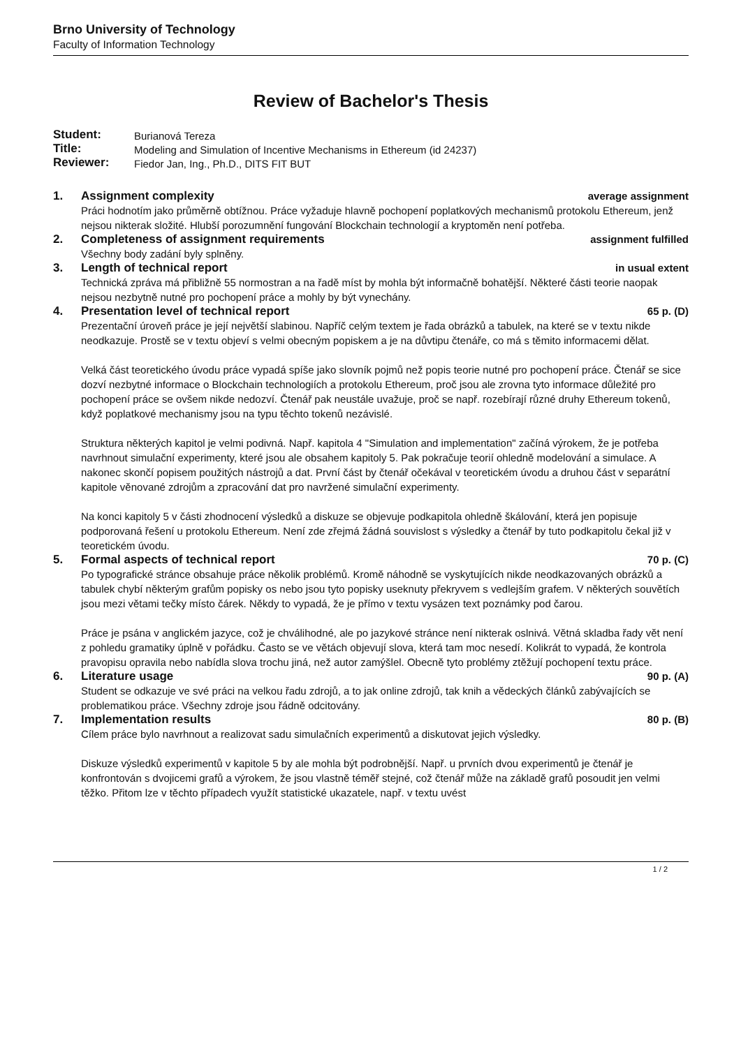Brno University of Technology
Faculty of Information Technology
Review of Bachelor's Thesis
| Student: | Burianová Tereza |
| Title: | Modeling and Simulation of Incentive Mechanisms in Ethereum (id 24237) |
| Reviewer: | Fiedor Jan, Ing., Ph.D., DITS FIT BUT |
1. Assignment complexity average assignment
Práci hodnotím jako průměrně obtížnou. Práce vyžaduje hlavně pochopení poplatkových mechanismů protokolu Ethereum, jenž nejsou nikterak složité. Hlubší porozumnění fungování Blockchain technologií a kryptoměn není potřeba.
2. Completeness of assignment requirements assignment fulfilled
Všechny body zadání byly splněny.
3. Length of technical report in usual extent
Technická zpráva má přibližně 55 normostran a na řadě míst by mohla být informačně bohatější. Některé části teorie naopak nejsou nezbytně nutné pro pochopení práce a mohly by být vynechány.
4. Presentation level of technical report 65 p. (D)
Prezentační úroveň práce je její největší slabinou. Napříč celým textem je řada obrázků a tabulek, na které se v textu nikde neodkazuje. Prostě se v textu objeví s velmi obecným popiskem a je na důvtipu čtenáře, co má s těmito informacemi dělat.
Velká část teoretického úvodu práce vypadá spíše jako slovník pojmů než popis teorie nutné pro pochopení práce. Čtenář se sice dozví nezbytné informace o Blockchain technologiích a protokolu Ethereum, proč jsou ale zrovna tyto informace důležité pro pochopení práce se ovšem nikde nedozví. Čtenář pak neustále uvažuje, proč se např. rozebírají různé druhy Ethereum tokenů, když poplatkové mechanismy jsou na typu těchto tokenů nezávislé.
Struktura některých kapitol je velmi podivná. Např. kapitola 4 "Simulation and implementation" začíná výrokem, že je potřeba navrhnout simulační experimenty, které jsou ale obsahem kapitoly 5. Pak pokračuje teorií ohledně modelování a simulace. A nakonec skončí popisem použitých nástrojů a dat. První část by čtenář očekával v teoretickém úvodu a druhou část v separátní kapitole věnované zdrojům a zpracování dat pro navržené simulační experimenty.
Na konci kapitoly 5 v části zhodnocení výsledků a diskuze se objevuje podkapitola ohledně škálování, která jen popisuje podporovaná řešení u protokolu Ethereum. Není zde zřejmá žádná souvislost s výsledky a čtenář by tuto podkapitolu čekal již v teoretickém úvodu.
5. Formal aspects of technical report 70 p. (C)
Po typografické stránce obsahuje práce několik problémů. Kromě náhodně se vyskytujících nikde neodkazovaných obrázků a tabulek chybí některým grafům popisky os nebo jsou tyto popisky useknuty překryvem s vedlejším grafem. V některých souvětích jsou mezi větami tečky místo čárek. Někdy to vypadá, že je přímo v textu vysázen text poznámky pod čarou.
Práce je psána v anglickém jazyce, což je chválihodné, ale po jazykové stránce není nikterak oslnivá. Větná skladba řady vět není z pohledu gramatiky úplně v pořádku. Často se ve větách objevují slova, která tam moc nesedí. Kolikrát to vypadá, že kontrola pravopisu opravila nebo nabídla slova trochu jiná, než autor zamýšlel. Obecně tyto problémy ztěžují pochopení textu práce.
6. Literature usage 90 p. (A)
Student se odkazuje ve své práci na velkou řadu zdrojů, a to jak online zdrojů, tak knih a vědeckých článků zabývajících se problematikou práce. Všechny zdroje jsou řádně odcitovány.
7. Implementation results 80 p. (B)
Cílem práce bylo navrhnout a realizovat sadu simulačních experimentů a diskutovat jejich výsledky.
Diskuze výsledků experimentů v kapitole 5 by ale mohla být podrobnější. Např. u prvních dvou experimentů je čtenář je konfrontován s dvojicemi grafů a výrokem, že jsou vlastně téměř stejné, což čtenář může na základě grafů posoudit jen velmi těžko. Přitom lze v těchto případech využít statistické ukazatele, např. v textu uvést
1 / 2